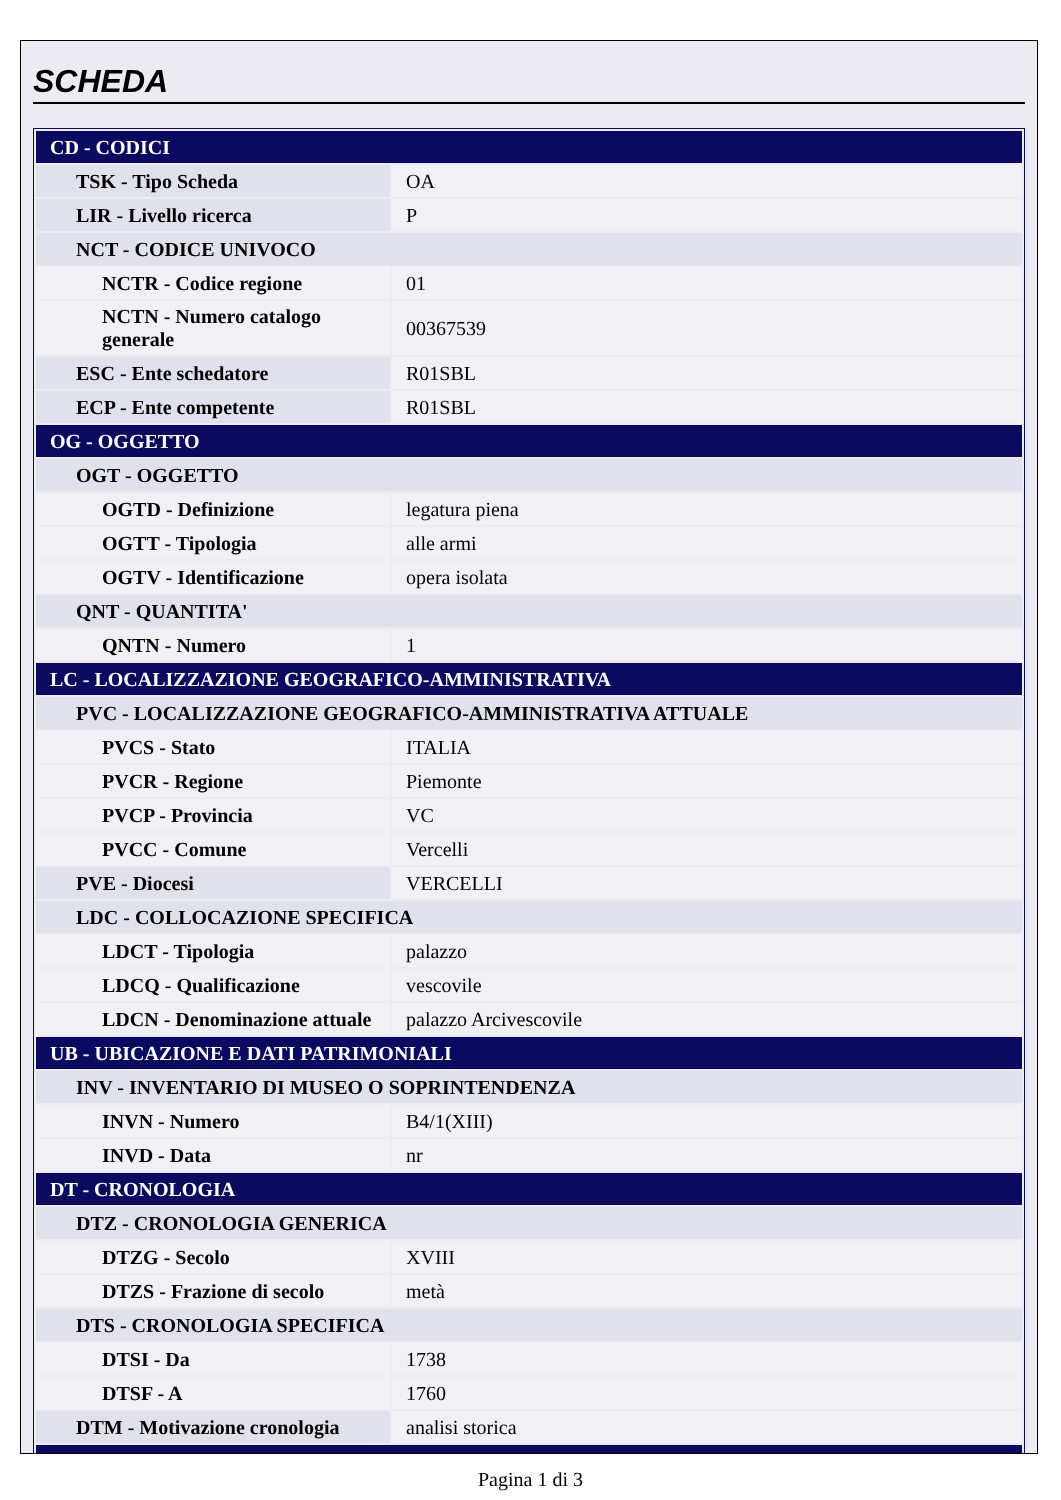SCHEDA
| CD - CODICI | |
| TSK - Tipo Scheda | OA |
| LIR - Livello ricerca | P |
| NCT - CODICE UNIVOCO | |
| NCTR - Codice regione | 01 |
| NCTN - Numero catalogo generale | 00367539 |
| ESC - Ente schedatore | R01SBL |
| ECP - Ente competente | R01SBL |
| OG - OGGETTO | |
| OGT - OGGETTO | |
| OGTD - Definizione | legatura piena |
| OGTT - Tipologia | alle armi |
| OGTV - Identificazione | opera isolata |
| QNT - QUANTITA' | |
| QNTN - Numero | 1 |
| LC - LOCALIZZAZIONE GEOGRAFICO-AMMINISTRATIVA | |
| PVC - LOCALIZZAZIONE GEOGRAFICO-AMMINISTRATIVA ATTUALE | |
| PVCS - Stato | ITALIA |
| PVCR - Regione | Piemonte |
| PVCP - Provincia | VC |
| PVCC - Comune | Vercelli |
| PVE - Diocesi | VERCELLI |
| LDC - COLLOCAZIONE SPECIFICA | |
| LDCT - Tipologia | palazzo |
| LDCQ - Qualificazione | vescovile |
| LDCN - Denominazione attuale | palazzo Arcivescovile |
| UB - UBICAZIONE E DATI PATRIMONIALI | |
| INV - INVENTARIO DI MUSEO O SOPRINTENDENZA | |
| INVN - Numero | B4/1(XIII) |
| INVD - Data | nr |
| DT - CRONOLOGIA | |
| DTZ - CRONOLOGIA GENERICA | |
| DTZG - Secolo | XVIII |
| DTZS - Frazione di secolo | metà |
| DTS - CRONOLOGIA SPECIFICA | |
| DTSI - Da | 1738 |
| DTSF - A | 1760 |
| DTM - Motivazione cronologia | analisi storica |
Pagina 1 di 3